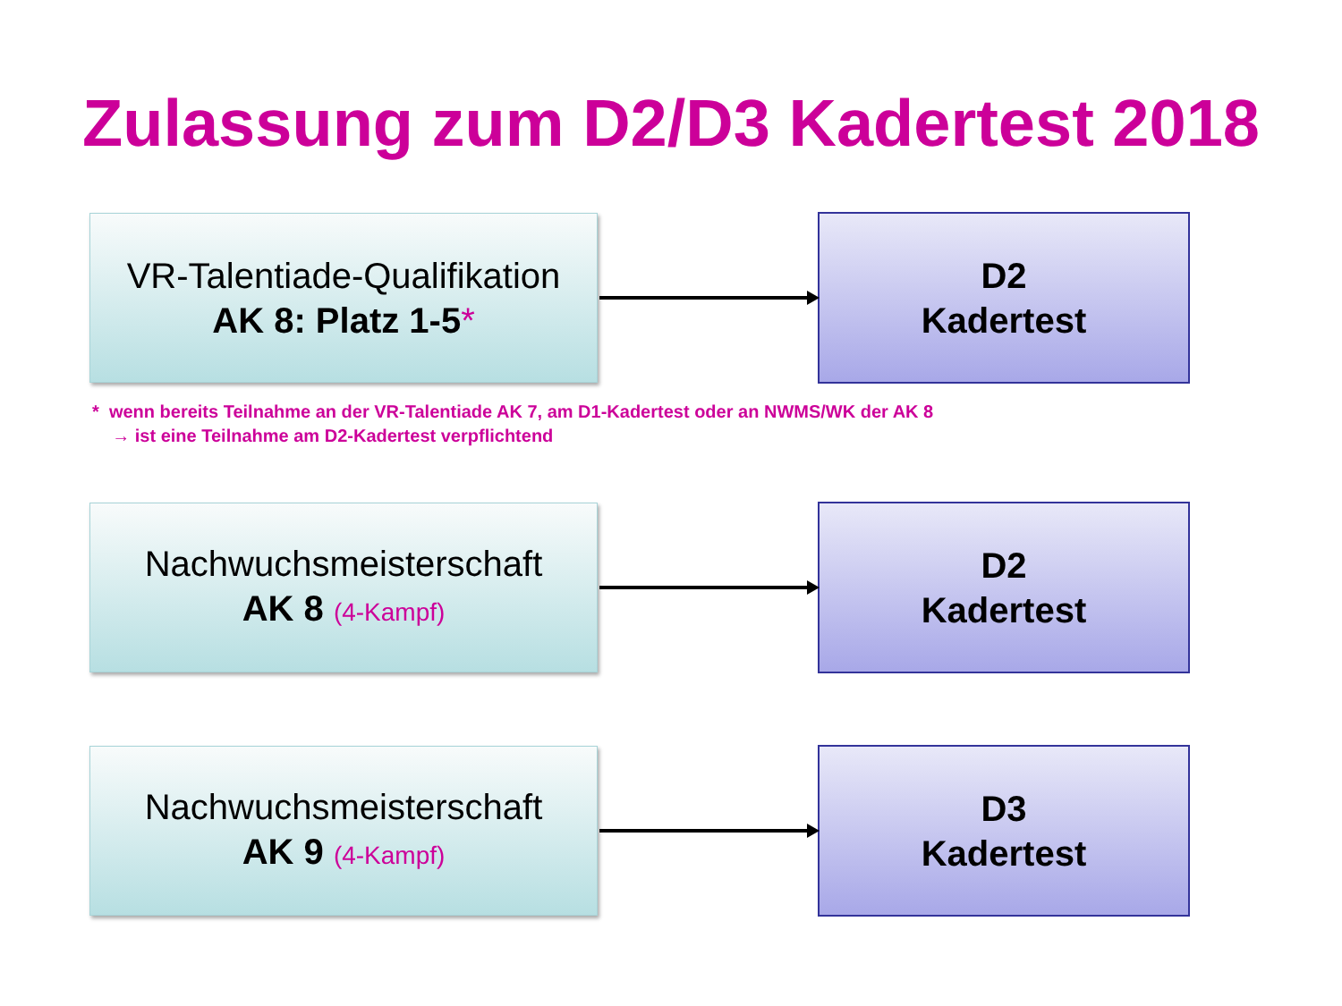Zulassung zum D2/D3 Kadertest 2018
VR-Talentiade-Qualifikation
AK 8: Platz 1-5*
D2
Kadertest
* wenn bereits Teilnahme an der VR-Talentiade AK 7, am D1-Kadertest oder an NWMS/WK der AK 8
→ ist eine Teilnahme am D2-Kadertest verpflichtend
Nachwuchsmeisterschaft
AK 8 (4-Kampf)
D2
Kadertest
Nachwuchsmeisterschaft
AK 9 (4-Kampf)
D3
Kadertest